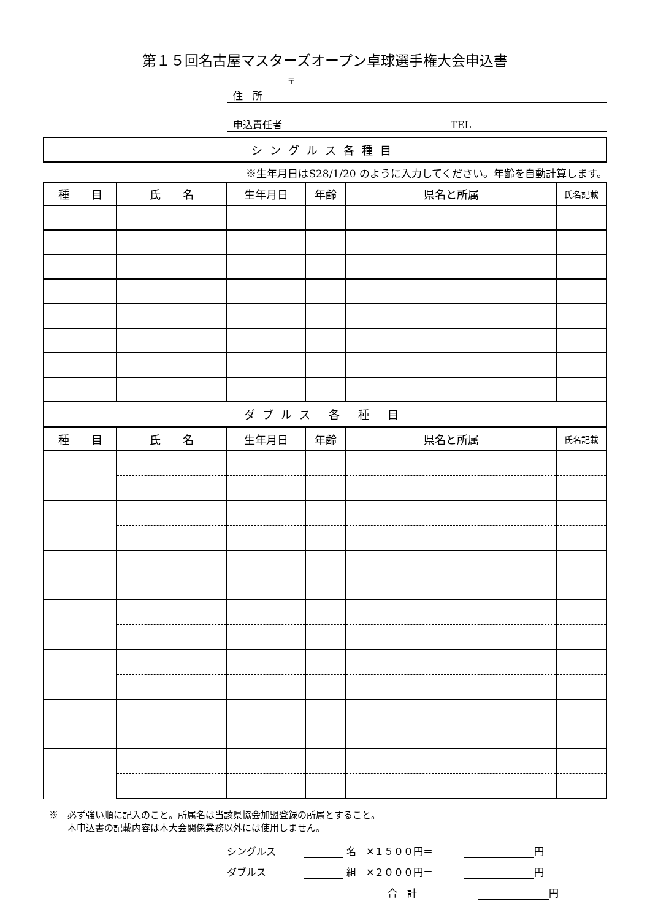第１５回名古屋マスターズオープン卓球選手権大会申込書
〒
住　所
申込責任者 TEL
シングルス各種目
※生年月日はS28/1/20 のように入力してください。年齢を自動計算します。
| 種 目 | 氏 名 | 生年月日 | 年齢 | 県名と所属 | 氏名記載 |
| --- | --- | --- | --- | --- | --- |
| ダブルス 各 種 目 | | | | | |
| 種 目 | 氏 名 | 生年月日 | 年齢 | 県名と所属 | 氏名記載 |
| --- | --- | --- | --- | --- | --- |
※　必ず強い順に記入のこと。所属名は当該県協会加盟登録の所属とすること。
　　本申込書の記載内容は本大会関係業務以外には使用しません。
シングルス 名　✕１５００円＝ 円
ダブルス 組　✕２０００円＝ 円
合　計 円